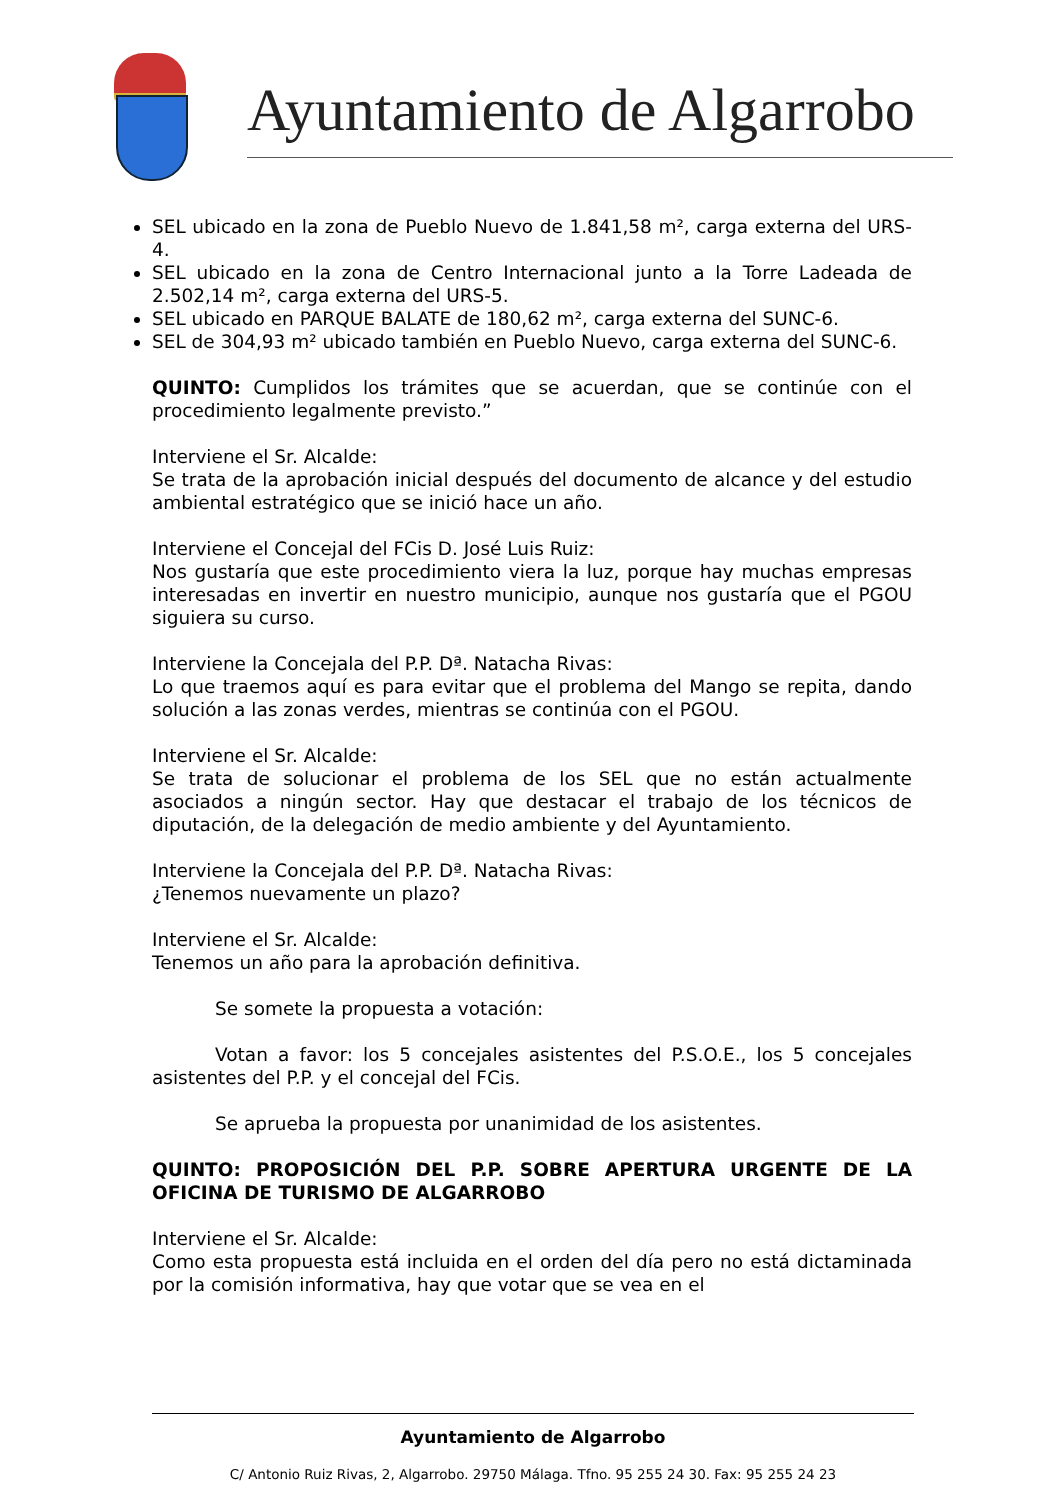Ayuntamiento de Algarrobo
SEL ubicado en la zona de Pueblo Nuevo de 1.841,58 m², carga externa del URS-4.
SEL ubicado en la zona de Centro Internacional junto a la Torre Ladeada de 2.502,14 m², carga externa del URS-5.
SEL ubicado en PARQUE BALATE de 180,62 m², carga externa del SUNC-6.
SEL de 304,93 m² ubicado también en Pueblo Nuevo, carga externa del SUNC-6.
QUINTO: Cumplidos los trámites que se acuerdan, que se continúe con el procedimiento legalmente previsto.”
Interviene el Sr. Alcalde:
Se trata de la aprobación inicial después del documento de alcance y del estudio ambiental estratégico que se inició hace un año.
Interviene el Concejal del FCis D. José Luis Ruiz:
Nos gustaría que este procedimiento viera la luz, porque hay muchas empresas interesadas en invertir en nuestro municipio, aunque nos gustaría que el PGOU siguiera su curso.
Interviene la Concejala del P.P. Dª. Natacha Rivas:
Lo que traemos aquí es para evitar que el problema del Mango se repita, dando solución a las zonas verdes, mientras se continúa con el PGOU.
Interviene el Sr. Alcalde:
Se trata de solucionar el problema de los SEL que no están actualmente asociados a ningún sector. Hay que destacar el trabajo de los técnicos de diputación, de la delegación de medio ambiente y del Ayuntamiento.
Interviene la Concejala del P.P. Dª. Natacha Rivas:
¿Tenemos nuevamente un plazo?
Interviene el Sr. Alcalde:
Tenemos un año para la aprobación definitiva.
Se somete la propuesta a votación:
Votan a favor: los 5 concejales asistentes del P.S.O.E., los 5 concejales asistentes del P.P. y el concejal del FCis.
Se aprueba la propuesta por unanimidad de los asistentes.
QUINTO: PROPOSICIÓN DEL P.P. SOBRE APERTURA URGENTE DE LA OFICINA DE TURISMO DE ALGARROBO
Interviene el Sr. Alcalde:
Como esta propuesta está incluida en el orden del día pero no está dictaminada por la comisión informativa, hay que votar que se vea en el
Ayuntamiento de Algarrobo
C/ Antonio Ruiz Rivas, 2, Algarrobo. 29750 Málaga. Tfno. 95 255 24 30. Fax: 95 255 24 23